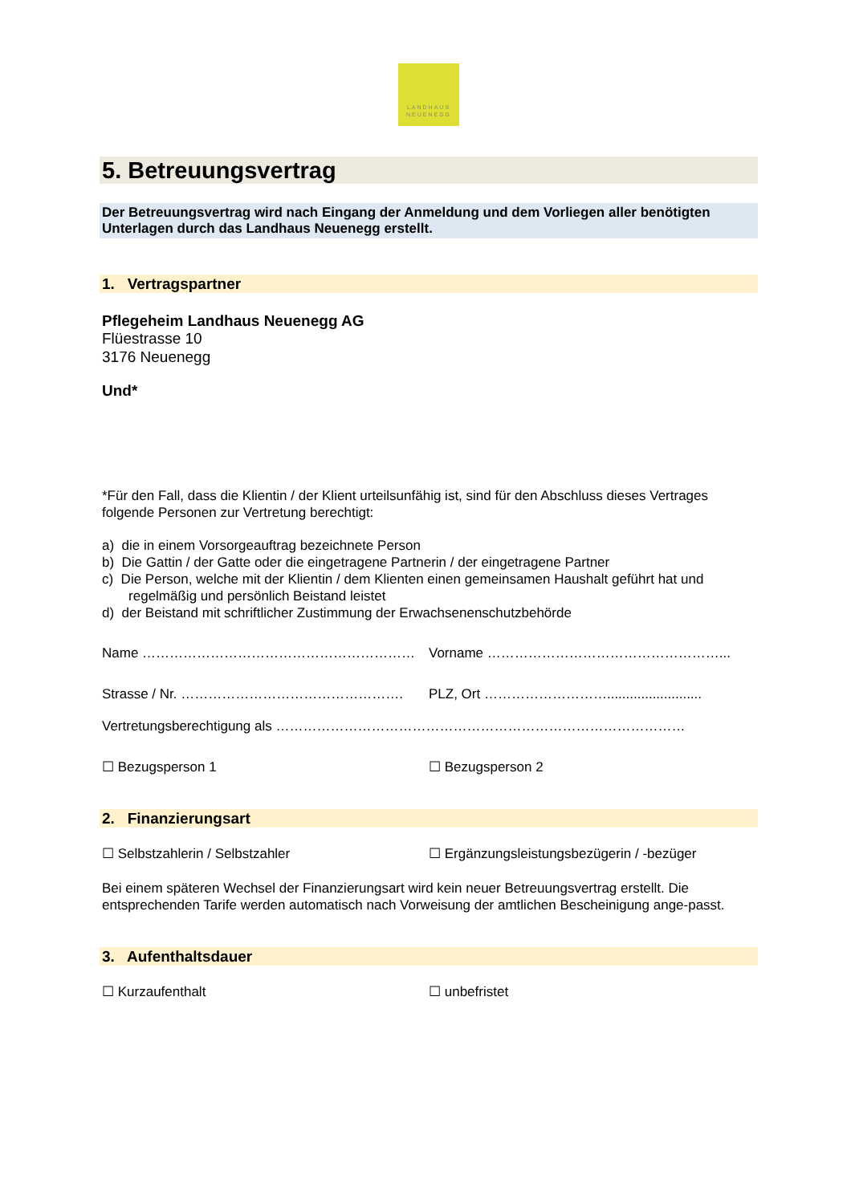LANDHAUS
NEUENEGG
5. Betreuungsvertrag
Der Betreuungsvertrag wird nach Eingang der Anmeldung und dem Vorliegen aller benötigten Unterlagen durch das Landhaus Neuenegg erstellt.
1. Vertragspartner
Pflegeheim Landhaus Neuenegg AG
Flüestrasse 10
3176 Neuenegg
Und*
*Für den Fall, dass die Klientin / der Klient urteilsunfähig ist, sind für den Abschluss dieses Vertrages folgende Personen zur Vertretung berechtigt:
a) die in einem Vorsorgeauftrag bezeichnete Person
b) Die Gattin / der Gatte oder die eingetragene Partnerin / der eingetragene Partner
c) Die Person, welche mit der Klientin / dem Klienten einen gemeinsamen Haushalt geführt hat und
regelmäßig und persönlich Beistand leistet
d) der Beistand mit schriftlicher Zustimmung der Erwachsenenschutzbehörde
Name …………………………………………………… Vorname ……………………………………………...
Strasse / Nr. ………………………………………….
PLZ, Ort ……………………….........................
Vertretungsberechtigung als ………………………………………………………………………………
☐ Bezugsperson 1 ☐ Bezugsperson 2
2. Finanzierungsart
☐ Selbstzahlerin / Selbstzahler
☐ Ergänzungsleistungsbezügerin / -bezüger
Bei einem späteren Wechsel der Finanzierungsart wird kein neuer Betreuungsvertrag erstellt. Die entsprechenden Tarife werden automatisch nach Vorweisung der amtlichen Bescheinigung ange-passt.
3. Aufenthaltsdauer
☐ Kurzaufenthalt ☐ unbefristet